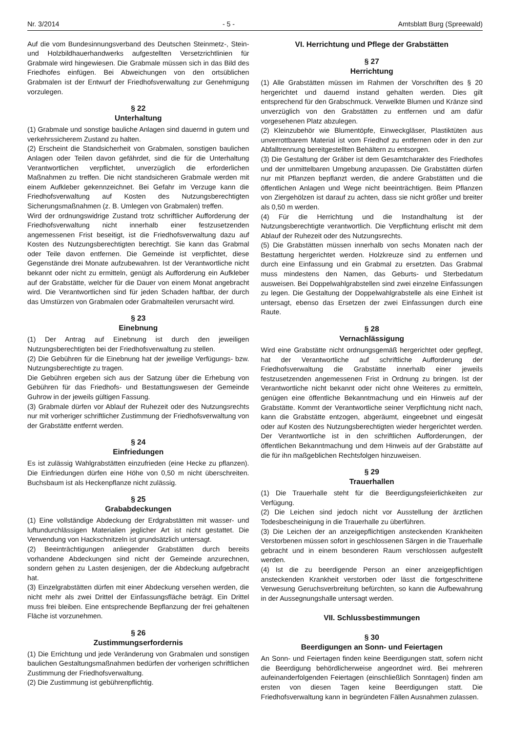Nr. 3/2014 - 5 - Amtsblatt Burg (Spreewald)
Auf die vom Bundesinnungsverband des Deutschen Steinmetz-, Stein- und Holzbildhauerhandwerks aufgestellten Versetzrichtlinien für Grabmale wird hingewiesen. Die Grabmale müssen sich in das Bild des Friedhofes einfügen. Bei Abweichungen von den ortsüblichen Grabmalen ist der Entwurf der Friedhofsverwaltung zur Genehmigung vorzulegen.
§ 22
Unterhaltung
(1) Grabmale und sonstige bauliche Anlagen sind dauernd in gutem und verkehrssicherem Zustand zu halten.
(2) Erscheint die Standsicherheit von Grabmalen, sonstigen baulichen Anlagen oder Teilen davon gefährdet, sind die für die Unterhaltung Verantwortlichen verpflichtet, unverzüglich die erforderlichen Maßnahmen zu treffen. Die nicht standsicheren Grabmale werden mit einem Aufkleber gekennzeichnet. Bei Gefahr im Verzuge kann die Friedhofsverwaltung auf Kosten des Nutzungsberechtigten Sicherungsmaßnahmen (z. B. Umlegen von Grabmalen) treffen.
Wird der ordnungswidrige Zustand trotz schriftlicher Aufforderung der Friedhofsverwaltung nicht innerhalb einer festzusetzenden angemessenen Frist beseitigt, ist die Friedhofsverwaltung dazu auf Kosten des Nutzungsberechtigten berechtigt. Sie kann das Grabmal oder Teile davon entfernen. Die Gemeinde ist verpflichtet, diese Gegenstände drei Monate aufzubewahren. Ist der Verantwortliche nicht bekannt oder nicht zu ermitteln, genügt als Aufforderung ein Aufkleber auf der Grabstätte, welcher für die Dauer von einem Monat angebracht wird. Die Verantwortlichen sind für jeden Schaden haftbar, der durch das Umstürzen von Grabmalen oder Grabmalteilen verursacht wird.
§ 23
Einebnung
(1) Der Antrag auf Einebnung ist durch den jeweiligen Nutzungsberechtigten bei der Friedhofsverwaltung zu stellen.
(2) Die Gebühren für die Einebnung hat der jeweilige Verfügungs- bzw. Nutzungsberechtigte zu tragen.
Die Gebühren ergeben sich aus der Satzung über die Erhebung von Gebühren für das Friedhofs- und Bestattungswesen der Gemeinde Guhrow in der jeweils gültigen Fassung.
(3) Grabmale dürfen vor Ablauf der Ruhezeit oder des Nutzungsrechts nur mit vorheriger schriftlicher Zustimmung der Friedhofsverwaltung von der Grabstätte entfernt werden.
§ 24
Einfriedungen
Es ist zulässig Wahlgrabstätten einzufrieden (eine Hecke zu pflanzen). Die Einfriedungen dürfen eine Höhe von 0,50 m nicht überschreiten. Buchsbaum ist als Heckenpflanze nicht zulässig.
§ 25
Grababdeckungen
(1) Eine vollständige Abdeckung der Erdgrabstätten mit wasser- und luftundurchlässigen Materialien jeglicher Art ist nicht gestattet. Die Verwendung von Hackschnitzeln ist grundsätzlich untersagt.
(2) Beeinträchtigungen anliegender Grabstätten durch bereits vorhandene Abdeckungen sind nicht der Gemeinde anzurechnen, sondern gehen zu Lasten desjenigen, der die Abdeckung aufgebracht hat.
(3) Einzelgrabstätten dürfen mit einer Abdeckung versehen werden, die nicht mehr als zwei Drittel der Einfassungsfläche beträgt. Ein Drittel muss frei bleiben. Eine entsprechende Bepflanzung der frei gehaltenen Fläche ist vorzunehmen.
§ 26
Zustimmungserfordernis
(1) Die Errichtung und jede Veränderung von Grabmalen und sonstigen baulichen Gestaltungsmaßnahmen bedürfen der vorherigen schriftlichen Zustimmung der Friedhofsverwaltung.
(2) Die Zustimmung ist gebührenpflichtig.
VI. Herrichtung und Pflege der Grabstätten
§ 27
Herrichtung
(1) Alle Grabstätten müssen im Rahmen der Vorschriften des § 20 hergerichtet und dauernd instand gehalten werden. Dies gilt entsprechend für den Grabschmuck. Verwelkte Blumen und Kränze sind unverzüglich von den Grabstätten zu entfernen und am dafür vorgesehenen Platz abzulegen.
(2) Kleinzubehör wie Blumentöpfe, Einweckgläser, Plastiktüten aus unverrottbarem Material ist vom Friedhof zu entfernen oder in den zur Abfalltrennung bereitgestellten Behältern zu entsorgen.
(3) Die Gestaltung der Gräber ist dem Gesamtcharakter des Friedhofes und der unmittelbaren Umgebung anzupassen. Die Grabstätten dürfen nur mit Pflanzen bepflanzt werden, die andere Grabstätten und die öffentlichen Anlagen und Wege nicht beeinträchtigen. Beim Pflanzen von Ziergehölzen ist darauf zu achten, dass sie nicht größer und breiter als 0,50 m werden.
(4) Für die Herrichtung und die Instandhaltung ist der Nutzungsberechtigte verantwortlich. Die Verpflichtung erlischt mit dem Ablauf der Ruhezeit oder des Nutzungsrechts.
(5) Die Grabstätten müssen innerhalb von sechs Monaten nach der Bestattung hergerichtet werden. Holzkreuze sind zu entfernen und durch eine Einfassung und ein Grabmal zu ersetzten. Das Grabmal muss mindestens den Namen, das Geburts- und Sterbedatum ausweisen. Bei Doppelwahlgrabstellen sind zwei einzelne Einfassungen zu legen. Die Gestaltung der Doppelwahlgrabstelle als eine Einheit ist untersagt, ebenso das Ersetzen der zwei Einfassungen durch eine Raute.
§ 28
Vernachlässigung
Wird eine Grabstätte nicht ordnungsgemäß hergerichtet oder gepflegt, hat der Verantwortliche auf schriftliche Aufforderung der Friedhofsverwaltung die Grabstätte innerhalb einer jeweils festzusetzenden angemessenen Frist in Ordnung zu bringen. Ist der Verantwortliche nicht bekannt oder nicht ohne Weiteres zu ermitteln, genügen eine öffentliche Bekanntmachung und ein Hinweis auf der Grabstätte. Kommt der Verantwortliche seiner Verpflichtung nicht nach, kann die Grabstätte entzogen, abgeräumt, eingeebnet und eingesät oder auf Kosten des Nutzungsberechtigten wieder hergerichtet werden. Der Verantwortliche ist in den schriftlichen Aufforderungen, der öffentlichen Bekanntmachung und dem Hinweis auf der Grabstätte auf die für ihn maßgeblichen Rechtsfolgen hinzuweisen.
§ 29
Trauerhallen
(1) Die Trauerhalle steht für die Beerdigungsfeierlichkeiten zur Verfügung.
(2) Die Leichen sind jedoch nicht vor Ausstellung der ärztlichen Todesbescheinigung in die Trauerhalle zu überführen.
(3) Die Leichen der an anzeigepflichtigen ansteckenden Krankheiten Verstorbenen müssen sofort in geschlossenen Särgen in die Trauerhalle gebracht und in einem besonderen Raum verschlossen aufgestellt werden.
(4) Ist die zu beerdigende Person an einer anzeigepflichtigen ansteckenden Krankheit verstorben oder lässt die fortgeschrittene Verwesung Geruchsverbreitung befürchten, so kann die Aufbewahrung in der Aussegnungshalle untersagt werden.
VII. Schlussbestimmungen
§ 30
Beerdigungen an Sonn- und Feiertagen
An Sonn- und Feiertagen finden keine Beerdigungen statt, sofern nicht die Beerdigung behördlicherweise angeordnet wird. Bei mehreren aufeinanderfolgenden Feiertagen (einschließlich Sonntagen) finden am ersten von diesen Tagen keine Beerdigungen statt. Die Friedhofsverwaltung kann in begründeten Fällen Ausnahmen zulassen.